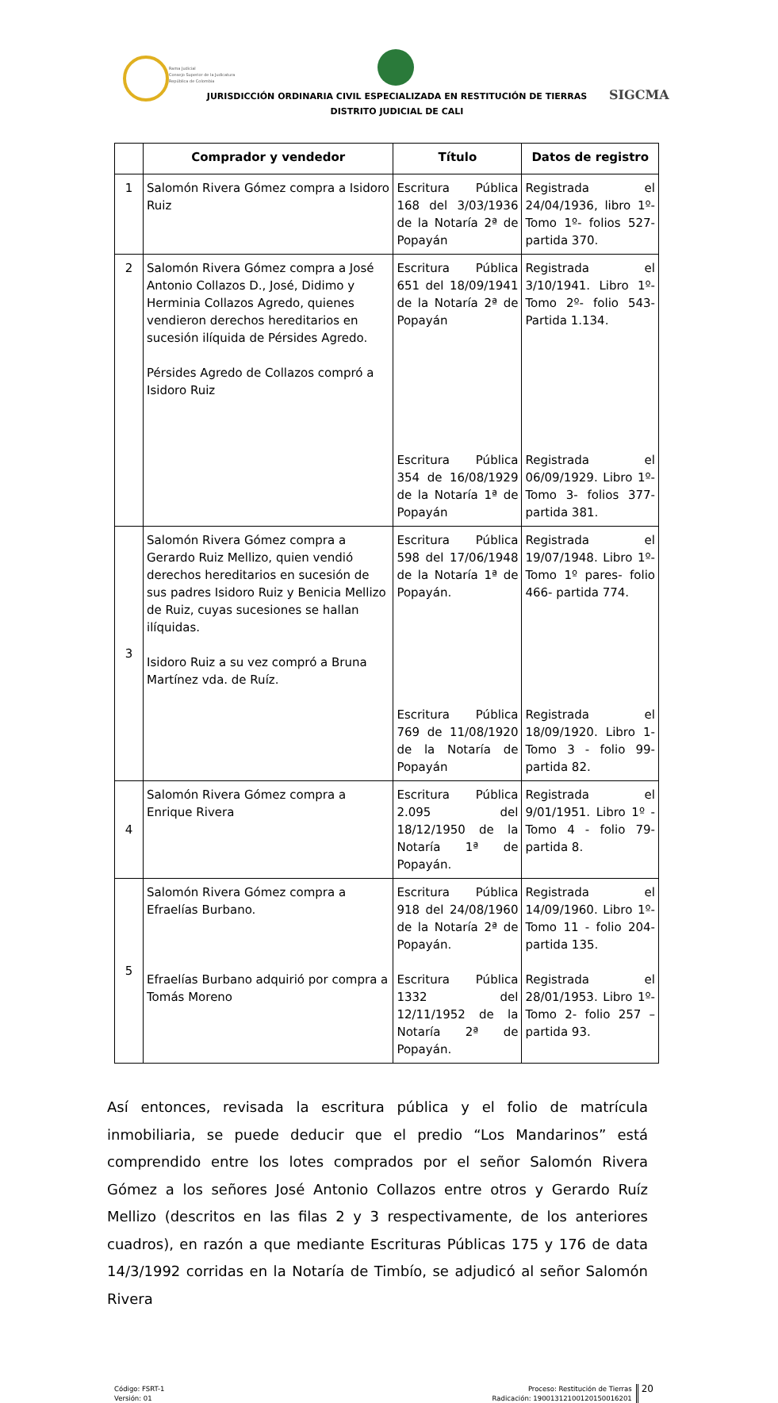Rama Judicial
Consejo Superior de la Judicatura
República de Colombia
JURISDICCIÓN ORDINARIA CIVIL ESPECIALIZADA EN RESTITUCIÓN DE TIERRAS
DISTRITO JUDICIAL DE CALI
SIGCMA
| | Comprador y vendedor | Título | Datos de registro |
| --- | --- | --- | --- |
| 1 | Salomón Rivera Gómez compra a Isidoro Ruiz | Escritura Pública 168 del 3/03/1936 de la Notaría 2ª de Popayán | Registrada el 24/04/1936, libro 1º- Tomo 1º- folios 527- partida 370. |
| 2 | Salomón Rivera Gómez compra a José Antonio Collazos D., José, Didimo y Herminia Collazos Agredo, quienes vendieron derechos hereditarios en sucesión ilíquida de Pérsides Agredo. Pérsides Agredo de Collazos compró a Isidoro Ruiz | Escritura Pública 651 del 18/09/1941 de la Notaría 2ª de Popayán Escritura Pública 354 de 16/08/1929 de la Notaría 1ª de Popayán | Registrada el 3/10/1941. Libro 1º- Tomo 2º- folio 543- Partida 1.134. Registrada el 06/09/1929. Libro 1º- Tomo 3- folios 377- partida 381. |
| 3 | Salomón Rivera Gómez compra a Gerardo Ruiz Mellizo, quien vendió derechos hereditarios en sucesión de sus padres Isidoro Ruiz y Benicia Mellizo de Ruiz, cuyas sucesiones se hallan ilíquidas. Isidoro Ruiz a su vez compró a Bruna Martínez vda. de Ruíz. | Escritura Pública 598 del 17/06/1948 de la Notaría 1ª de Popayán. Escritura Pública 769 de 11/08/1920 de la Notaría de Popayán | Registrada el 19/07/1948. Libro 1º- Tomo 1º pares- folio 466- partida 774. Registrada el 18/09/1920. Libro 1- Tomo 3 - folio 99- partida 82. |
| 4 | Salomón Rivera Gómez compra a Enrique Rivera | Escritura Pública 2.095 del 18/12/1950 de la Notaría 1ª de Popayán. | Registrada el 9/01/1951. Libro 1º - Tomo 4 - folio 79- partida 8. |
| 5 | Salomón Rivera Gómez compra a Efraelías Burbano. Efraelías Burbano adquirió por compra a Tomás Moreno | Escritura Pública 918 del 24/08/1960 de la Notaría 2ª de Popayán. Escritura Pública 1332 del 12/11/1952 de la Notaría 2ª de Popayán. | Registrada el 14/09/1960. Libro 1º- Tomo 11 - folio 204- partida 135. Registrada el 28/01/1953. Libro 1º- Tomo 2- folio 257 – partida 93. |
Así entonces, revisada la escritura pública y el folio de matrícula inmobiliaria, se puede deducir que el predio “Los Mandarinos” está comprendido entre los lotes comprados por el señor Salomón Rivera Gómez a los señores José Antonio Collazos entre otros y Gerardo Ruíz Mellizo (descritos en las filas 2 y 3 respectivamente, de los anteriores cuadros), en razón a que mediante Escrituras Públicas 175 y 176 de data 14/3/1992 corridas en la Notaría de Timbío, se adjudicó al señor Salomón Rivera
Código: FSRT-1
Versión: 01
Proceso: Restitución de Tierras
Radicación: 19001312100120150016201
20